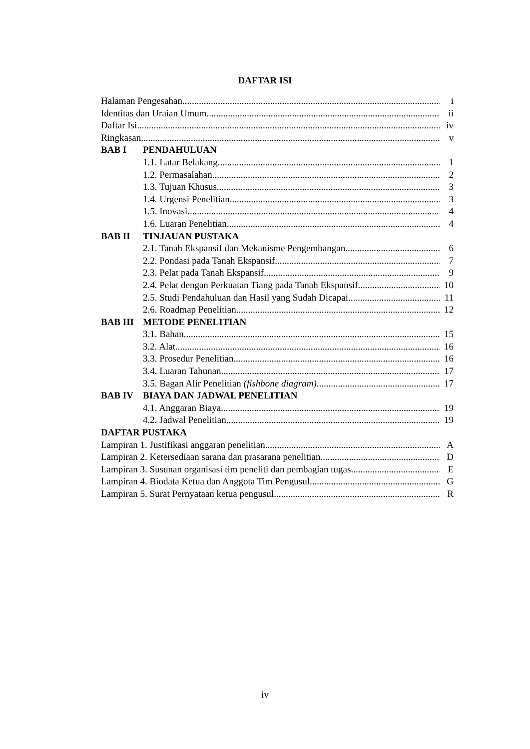DAFTAR ISI
Halaman Pengesahan i
Identitas dan Uraian Umum ii
Daftar Isi iv
Ringkasan v
BAB I PENDAHULUAN
1.1. Latar Belakang 1
1.2. Permasalahan 2
1.3. Tujuan Khusus 3
1.4. Urgensi Penelitian 3
1.5. Inovasi 4
1.6. Luaran Penelitian 4
BAB II TINJAUAN PUSTAKA
2.1. Tanah Ekspansif dan Mekanisme Pengembangan 6
2.2. Pondasi pada Tanah Ekspansif 7
2.3. Pelat pada Tanah Ekspansif 9
2.4. Pelat dengan Perkuatan Tiang pada Tanah Ekspansif 10
2.5. Studi Pendahuluan dan Hasil yang Sudah Dicapai 11
2.6. Roadmap Penelitian 12
BAB III METODE PENELITIAN
3.1. Bahan 15
3.2. Alat 16
3.3. Prosedur Penelitian 16
3.4. Luaran Tahunan 17
3.5. Bagan Alir Penelitian (fishbone diagram) 17
BAB IV BIAYA DAN JADWAL PENELITIAN
4.1. Anggaran Biaya 19
4.2. Jadwal Penelitian 19
DAFTAR PUSTAKA
Lampiran 1. Justifikasi anggaran penelitian A
Lampiran 2. Ketersediaan sarana dan prasarana penelitian D
Lampiran 3. Susunan organisasi tim peneliti dan pembagian tugas E
Lampiran 4. Biodata Ketua dan Anggota Tim Pengusul G
Lampiran 5. Surat Pernyataan ketua pengusul R
iv